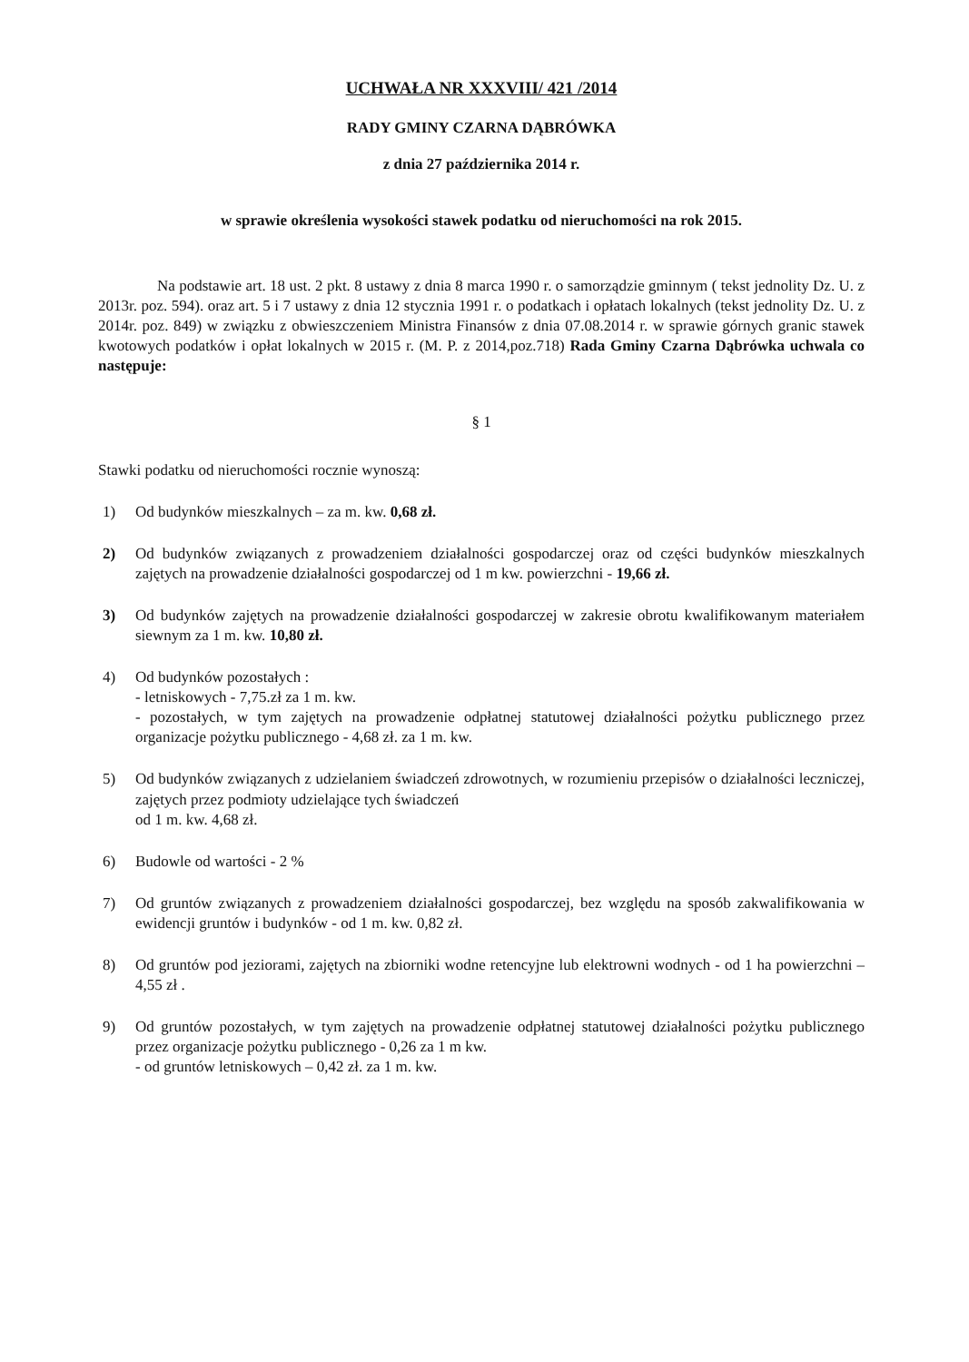UCHWAŁA NR XXXVIII/ 421 /2014
RADY GMINY CZARNA DĄBRÓWKA
z dnia 27 października 2014 r.
w sprawie określenia wysokości stawek podatku od nieruchomości na rok 2015.
Na podstawie art. 18 ust. 2 pkt. 8 ustawy z dnia 8 marca 1990 r. o samorządzie gminnym ( tekst jednolity Dz. U. z 2013r. poz. 594). oraz art. 5 i 7 ustawy z dnia 12 stycznia 1991 r. o podatkach i opłatach lokalnych (tekst jednolity Dz. U. z 2014r. poz. 849) w związku z obwieszczeniem Ministra Finansów z dnia 07.08.2014 r. w sprawie górnych granic stawek kwotowych podatków i opłat lokalnych w 2015 r. (M. P. z 2014,poz.718) Rada Gminy Czarna Dąbrówka uchwala co następuje:
§ 1
Stawki podatku od nieruchomości rocznie wynoszą:
1) Od budynków mieszkalnych – za m. kw. 0,68 zł.
2) Od budynków związanych z prowadzeniem działalności gospodarczej oraz od części budynków mieszkalnych zajętych na prowadzenie działalności gospodarczej od 1 m kw. powierzchni - 19,66 zł.
3) Od budynków zajętych na prowadzenie działalności gospodarczej w zakresie obrotu kwalifikowanym materiałem siewnym za 1 m. kw. 10,80 zł.
4) Od budynków pozostałych :
- letniskowych - 7,75.zł za 1 m. kw.
- pozostałych, w tym zajętych na prowadzenie odpłatnej statutowej działalności pożytku publicznego przez organizacje pożytku publicznego - 4,68 zł. za 1 m. kw.
5) Od budynków związanych z udzielaniem świadczeń zdrowotnych, w rozumieniu przepisów o działalności leczniczej, zajętych przez podmioty udzielające tych świadczeń
od 1 m. kw. 4,68 zł.
6) Budowle od wartości - 2 %
7) Od gruntów związanych z prowadzeniem działalności gospodarczej, bez względu na sposób zakwalifikowania w ewidencji gruntów i budynków - od 1 m. kw. 0,82 zł.
8) Od gruntów pod jeziorami, zajętych na zbiorniki wodne retencyjne lub elektrowni wodnych - od 1 ha powierzchni – 4,55 zł .
9) Od gruntów pozostałych, w tym zajętych na prowadzenie odpłatnej statutowej działalności pożytku publicznego przez organizacje pożytku publicznego - 0,26 za 1 m kw.
- od gruntów letniskowych – 0,42 zł. za 1 m. kw.